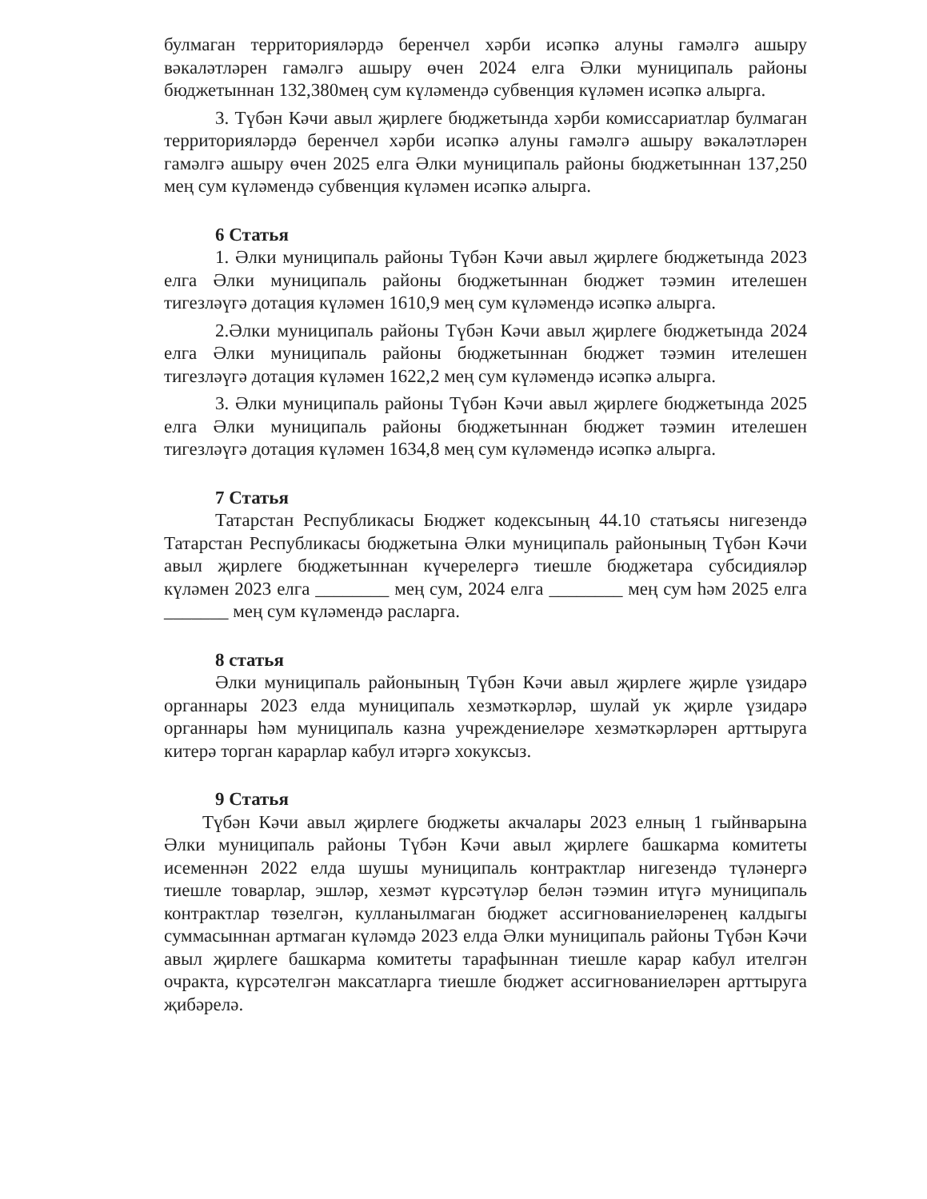булмаган территорияләрдә беренчел хәрби исәпкә алуны гамәлгә ашыру вәкаләтләрен гамәлгә ашыру өчен 2024 елга Әлки муниципаль районы бюджетыннан 132,380мең сум күләмендә субвенция күләмен исәпкә алырга.
3. Түбән Кәчи авыл җирлеге бюджетында хәрби комиссариатлар булмаган территорияләрдә беренчел хәрби исәпкә алуны гамәлгә ашыру вәкаләтләрен гамәлгә ашыру өчен 2025 елга Әлки муниципаль районы бюджетыннан 137,250 мең сум күләмендә субвенция күләмен исәпкә алырга.
6 Статья
1. Әлки муниципаль районы Түбән Кәчи авыл җирлеге бюджетында 2023 елга Әлки муниципаль районы бюджетыннан бюджет тәэмин ителешен тигезләүгә дотация күләмен 1610,9 мең сум күләмендә исәпкә алырга.
2.Әлки муниципаль районы Түбән Кәчи авыл җирлеге бюджетында 2024 елга Әлки муниципаль районы бюджетыннан бюджет тәэмин ителешен тигезләүгә дотация күләмен 1622,2 мең сум күләмендә исәпкә алырга.
3. Әлки муниципаль районы Түбән Кәчи авыл җирлеге бюджетында 2025 елга Әлки муниципаль районы бюджетыннан бюджет тәэмин ителешен тигезләүгә дотация күләмен 1634,8 мең сум күләмендә исәпкә алырга.
7 Статья
Татарстан Республикасы Бюджет кодексының 44.10 статьясы нигезендә Татарстан Республикасы бюджетына Әлки муниципаль районының Түбән Кәчи авыл җирлеге бюджетыннан күчерелергә тиешле бюджетара субсидияләр күләмен 2023 елга ________ мең сум, 2024 елга ________ мең сум һәм 2025 елга _______ мең сум күләмендә расларга.
8 статья
Әлки муниципаль районының Түбән Кәчи авыл җирлеге җирле үзидарә органнары 2023 елда муниципаль хезмәткәрләр, шулай ук җирле үзидарә органнары һәм муниципаль казна учреждениеләре хезмәткәрләрен арттыруга китерә торган карарлар кабул итәргә хокуксыз.
9 Статья
Түбән Кәчи авыл җирлеге бюджеты акчалары 2023 елның 1 гыйнварына Әлки муниципаль районы Түбән Кәчи авыл җирлеге башкарма комитеты исеменнән 2022 елда шушы муниципаль контрактлар нигезендә түләнергә тиешле товарлар, эшләр, хезмәт күрсәтүләр белән тәэмин итүгә муниципаль контрактлар төзелгән, кулланылмаган бюджет ассигнованиеләренең калдыгы суммасыннан артмаган күләмдә 2023 елда Әлки муниципаль районы Түбән Кәчи авыл җирлеге башкарма комитеты тарафыннан тиешле карар кабул ителгән очракта, күрсәтелгән максатларга тиешле бюджет ассигнованиеләрен арттыруга җибәрелә.